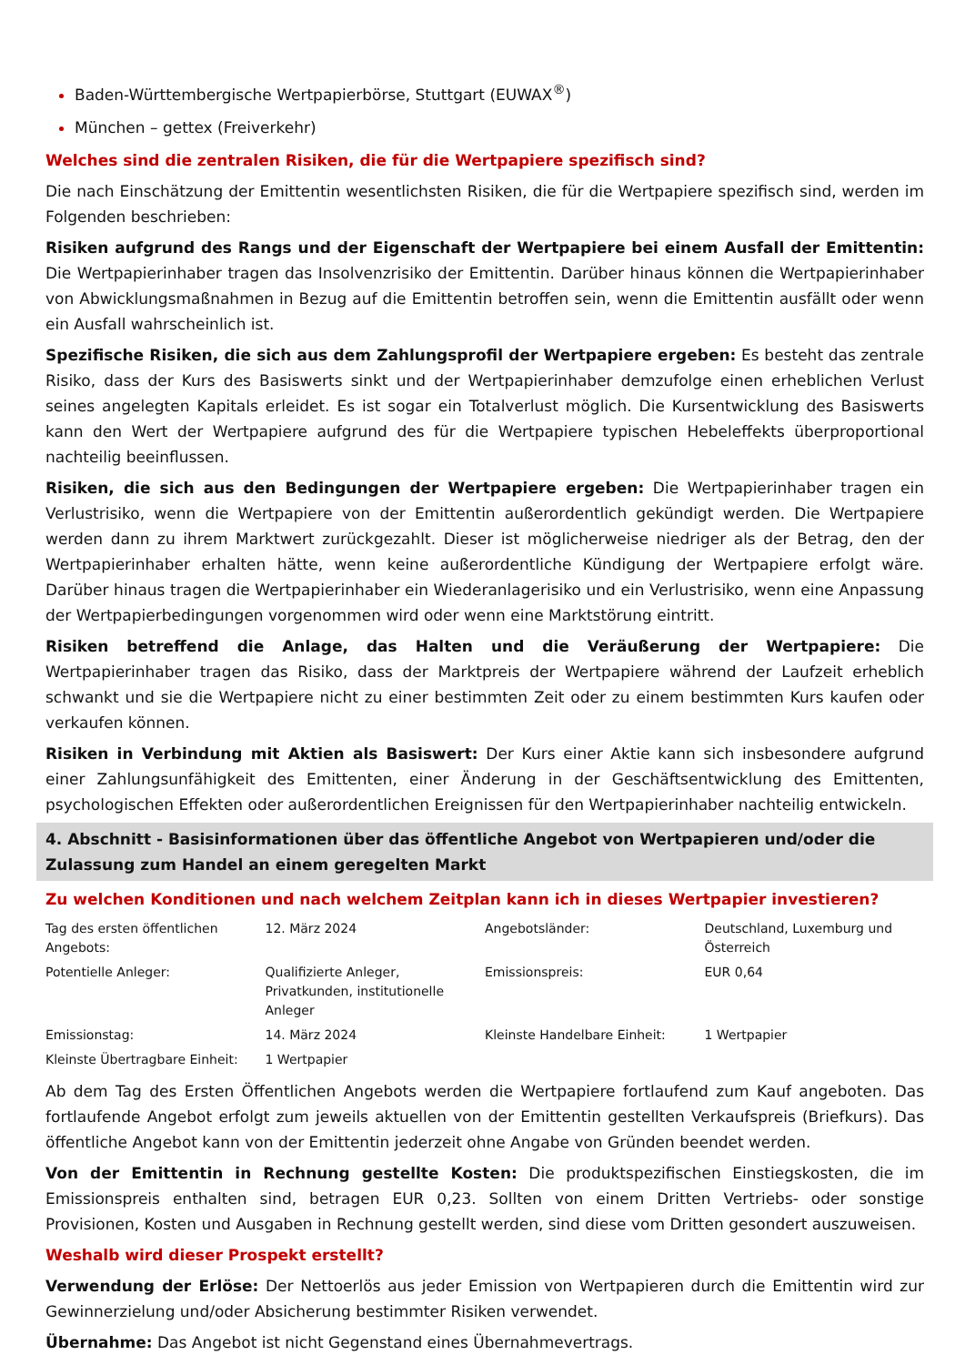Baden-Württembergische Wertpapierbörse, Stuttgart (EUWAX<sup>®</sup>)
München – gettex (Freiverkehr)
Welches sind die zentralen Risiken, die für die Wertpapiere spezifisch sind?
Die nach Einschätzung der Emittentin wesentlichsten Risiken, die für die Wertpapiere spezifisch sind, werden im Folgenden beschrieben:
Risiken aufgrund des Rangs und der Eigenschaft der Wertpapiere bei einem Ausfall der Emittentin: Die Wertpapierinhaber tragen das Insolvenzrisiko der Emittentin. Darüber hinaus können die Wertpapierinhaber von Abwicklungsmaßnahmen in Bezug auf die Emittentin betroffen sein, wenn die Emittentin ausfällt oder wenn ein Ausfall wahrscheinlich ist.
Spezifische Risiken, die sich aus dem Zahlungsprofil der Wertpapiere ergeben: Es besteht das zentrale Risiko, dass der Kurs des Basiswerts sinkt und der Wertpapierinhaber demzufolge einen erheblichen Verlust seines angelegten Kapitals erleidet. Es ist sogar ein Totalverlust möglich. Die Kursentwicklung des Basiswerts kann den Wert der Wertpapiere aufgrund des für die Wertpapiere typischen Hebeleffekts überproportional nachteilig beeinflussen.
Risiken, die sich aus den Bedingungen der Wertpapiere ergeben: Die Wertpapierinhaber tragen ein Verlustrisiko, wenn die Wertpapiere von der Emittentin außerordentlich gekündigt werden. Die Wertpapiere werden dann zu ihrem Marktwert zurückgezahlt. Dieser ist möglicherweise niedriger als der Betrag, den der Wertpapierinhaber erhalten hätte, wenn keine außerordentliche Kündigung der Wertpapiere erfolgt wäre. Darüber hinaus tragen die Wertpapierinhaber ein Wiederanlagerisiko und ein Verlustrisiko, wenn eine Anpassung der Wertpapierbedingungen vorgenommen wird oder wenn eine Marktstörung eintritt.
Risiken betreffend die Anlage, das Halten und die Veräußerung der Wertpapiere: Die Wertpapierinhaber tragen das Risiko, dass der Marktpreis der Wertpapiere während der Laufzeit erheblich schwankt und sie die Wertpapiere nicht zu einer bestimmten Zeit oder zu einem bestimmten Kurs kaufen oder verkaufen können.
Risiken in Verbindung mit Aktien als Basiswert: Der Kurs einer Aktie kann sich insbesondere aufgrund einer Zahlungsunfähigkeit des Emittenten, einer Änderung in der Geschäftsentwicklung des Emittenten, psychologischen Effekten oder außerordentlichen Ereignissen für den Wertpapierinhaber nachteilig entwickeln.
4. Abschnitt - Basisinformationen über das öffentliche Angebot von Wertpapieren und/oder die Zulassung zum Handel an einem geregelten Markt
Zu welchen Konditionen und nach welchem Zeitplan kann ich in dieses Wertpapier investieren?
| Tag des ersten öffentlichen Angebots: | 12. März 2024 | Angebotsländer: | Deutschland, Luxemburg und Österreich |
| Potentielle Anleger: | Qualifizierte Anleger, Privatkunden, institutionelle Anleger | Emissionspreis: | EUR 0,64 |
| Emissionstag: | 14. März 2024 | Kleinste Handelbare Einheit: | 1 Wertpapier |
| Kleinste Übertragbare Einheit: | 1 Wertpapier | | |
Ab dem Tag des Ersten Öffentlichen Angebots werden die Wertpapiere fortlaufend zum Kauf angeboten. Das fortlaufende Angebot erfolgt zum jeweils aktuellen von der Emittentin gestellten Verkaufspreis (Briefkurs). Das öffentliche Angebot kann von der Emittentin jederzeit ohne Angabe von Gründen beendet werden.
Von der Emittentin in Rechnung gestellte Kosten: Die produktspezifischen Einstiegskosten, die im Emissionspreis enthalten sind, betragen EUR 0,23. Sollten von einem Dritten Vertriebs- oder sonstige Provisionen, Kosten und Ausgaben in Rechnung gestellt werden, sind diese vom Dritten gesondert auszuweisen.
Weshalb wird dieser Prospekt erstellt?
Verwendung der Erlöse: Der Nettoerlös aus jeder Emission von Wertpapieren durch die Emittentin wird zur Gewinnerzielung und/oder Absicherung bestimmter Risiken verwendet.
Übernahme: Das Angebot ist nicht Gegenstand eines Übernahmevertrags.